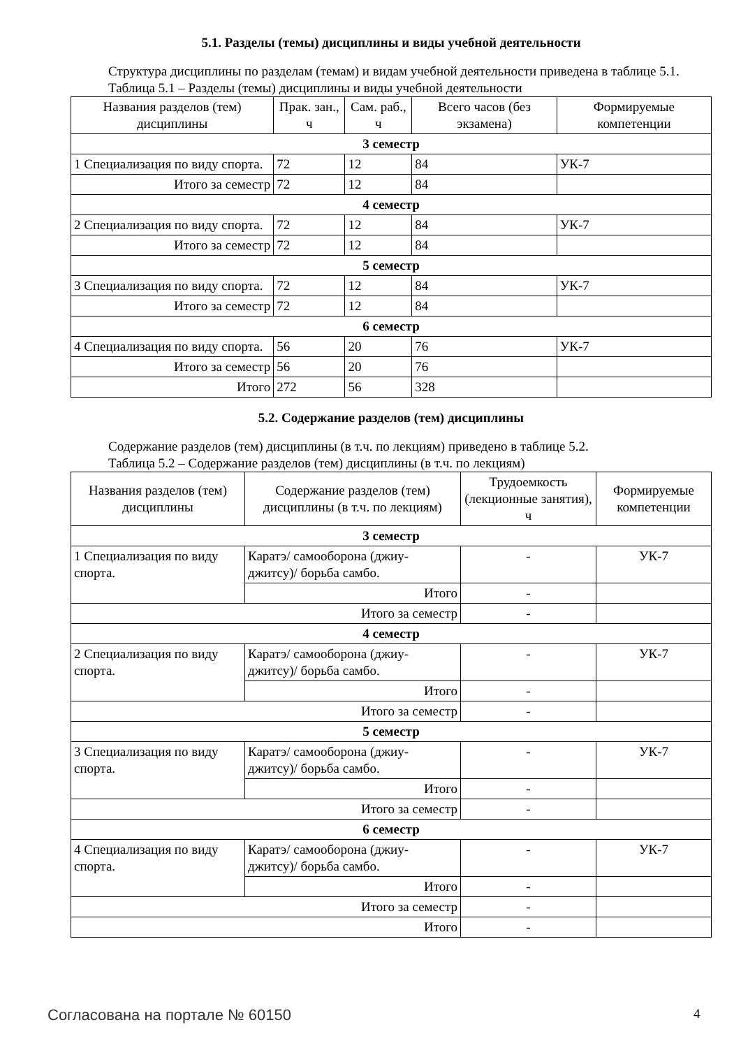5.1. Разделы (темы) дисциплины и виды учебной деятельности
Структура дисциплины по разделам (темам) и видам учебной деятельности приведена в таблице 5.1.
Таблица 5.1 – Разделы (темы) дисциплины и виды учебной деятельности
| Названия разделов (тем) дисциплины | Прак. зан., ч | Сам. раб., ч | Всего часов (без экзамена) | Формируемые компетенции |
| --- | --- | --- | --- | --- |
| 3 семестр | | | | |
| 1 Специализация по виду спорта. | 72 | 12 | 84 | УК-7 |
| Итого за семестр | 72 | 12 | 84 | |
| 4 семестр | | | | |
| 2 Специализация по виду спорта. | 72 | 12 | 84 | УК-7 |
| Итого за семестр | 72 | 12 | 84 | |
| 5 семестр | | | | |
| 3 Специализация по виду спорта. | 72 | 12 | 84 | УК-7 |
| Итого за семестр | 72 | 12 | 84 | |
| 6 семестр | | | | |
| 4 Специализация по виду спорта. | 56 | 20 | 76 | УК-7 |
| Итого за семестр | 56 | 20 | 76 | |
| Итого | 272 | 56 | 328 | |
5.2. Содержание разделов (тем) дисциплины
Содержание разделов (тем) дисциплины (в т.ч. по лекциям) приведено в таблице 5.2.
Таблица 5.2 – Содержание разделов (тем) дисциплины (в т.ч. по лекциям)
| Названия разделов (тем) дисциплины | Содержание разделов (тем) дисциплины (в т.ч. по лекциям) | Трудоемкость (лекционные занятия), ч | Формируемые компетенции |
| --- | --- | --- | --- |
| 3 семестр | | | |
| 1 Специализация по виду спорта. | Каратэ/ самооборона (джиу-джитсу)/ борьба самбо. | - | УК-7 |
| | Итого | - | |
| Итого за семестр | | - | |
| 4 семестр | | | |
| 2 Специализация по виду спорта. | Каратэ/ самооборона (джиу-джитсу)/ борьба самбо. | - | УК-7 |
| | Итого | - | |
| Итого за семестр | | - | |
| 5 семестр | | | |
| 3 Специализация по виду спорта. | Каратэ/ самооборона (джиу-джитсу)/ борьба самбо. | - | УК-7 |
| | Итого | - | |
| Итого за семестр | | - | |
| 6 семестр | | | |
| 4 Специализация по виду спорта. | Каратэ/ самооборона (джиу-джитсу)/ борьба самбо. | - | УК-7 |
| | Итого | - | |
| Итого за семестр | | - | |
| Итого | | - | |
Согласована на портале № 60150 4